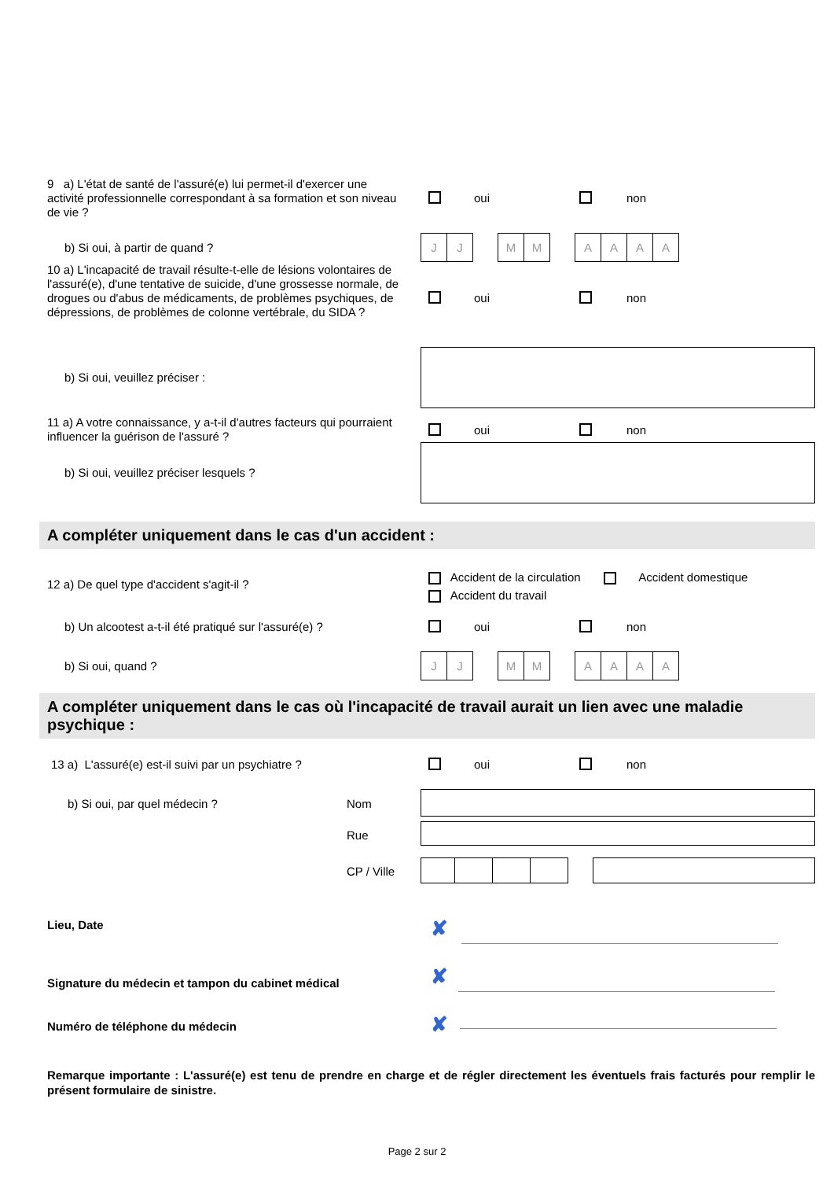9 a) L'état de santé de l'assuré(e) lui permet-il d'exercer une activité professionnelle correspondant à sa formation et son niveau de vie ?
oui non
b) Si oui, à partir de quand ?
J J M M AAAA
10 a) L'incapacité de travail résulte-t-elle de lésions volontaires de l'assuré(e), d'une tentative de suicide, d'une grossesse normale, de drogues ou d'abus de médicaments, de problèmes psychiques, de dépressions, de problèmes de colonne vertébrale, du SIDA ?
oui non
b) Si oui, veuillez préciser :
11 a) A votre connaissance, y a-t-il d'autres facteurs qui pourraient influencer la guérison de l'assuré ?
oui non
b) Si oui, veuillez préciser lesquels ?
A compléter uniquement dans le cas d'un accident :
12 a) De quel type d'accident s'agit-il ?
Accident de la circulation Accident domestique
Accident du travail
b) Un alcootest a-t-il été pratiqué sur l'assuré(e) ?
oui non
b) Si oui, quand ?
J J M M AAAA
A compléter uniquement dans le cas où l'incapacité de travail aurait un lien avec une maladie psychique :
13 a) L'assuré(e) est-il suivi par un psychiatre ?
oui non
b) Si oui, par quel médecin ?
Nom
Rue
CP / Ville
Lieu, Date ✘
Signature du médecin et tampon du cabinet médical
✘
Numéro de téléphone du médecin ✘
Remarque importante : L'assuré(e) est tenu de prendre en charge et de régler directement les éventuels frais facturés pour remplir le présent formulaire de sinistre.
Page 2 sur 2